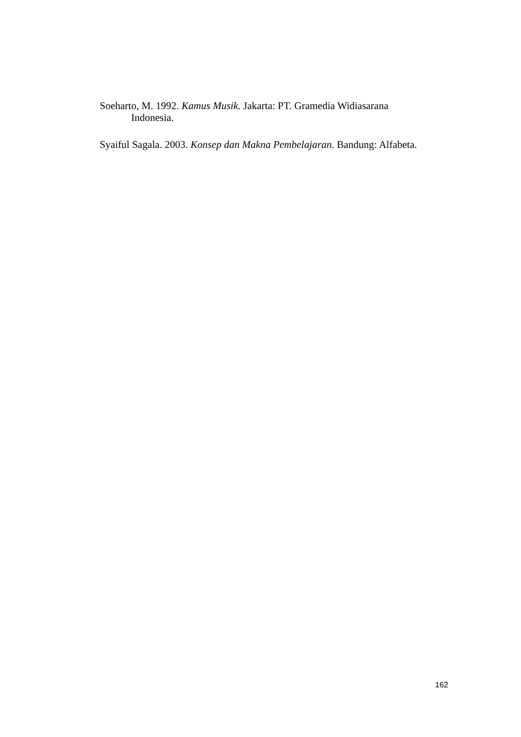Soeharto, M. 1992. Kamus Musik. Jakarta: PT. Gramedia Widiasarana Indonesia.
Syaiful Sagala. 2003. Konsep dan Makna Pembelajaran. Bandung: Alfabeta.
162